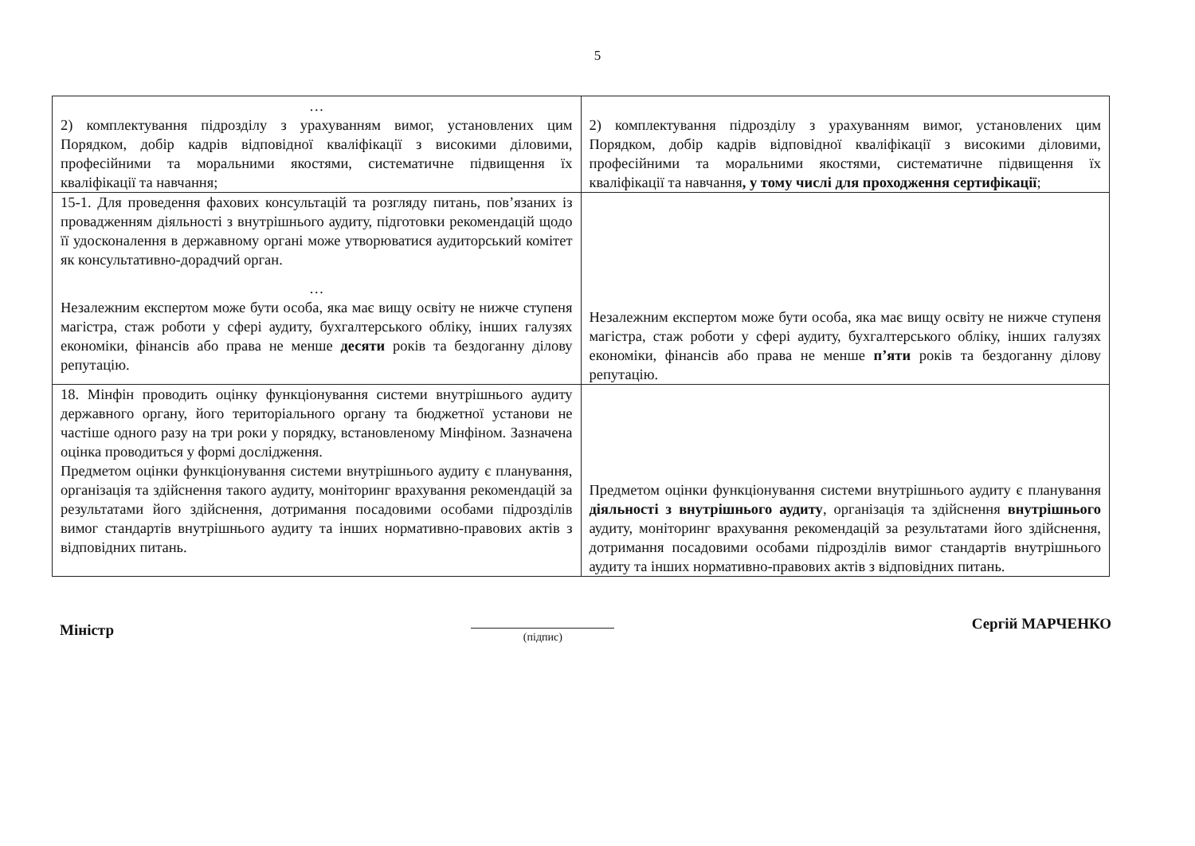5
| … 2) комплектування підрозділу з урахуванням вимог, установлених цим Порядком, добір кадрів відповідної кваліфікації з високими діловими, професійними та моральними якостями, систематичне підвищення їх кваліфікації та навчання; | 2) комплектування підрозділу з урахуванням вимог, установлених цим Порядком, добір кадрів відповідної кваліфікації з високими діловими, професійними та моральними якостями, систематичне підвищення їх кваліфікації та навчання , у тому числі для проходження сертифікації ; |
| 15-1. Для проведення фахових консультацій та розгляду питань, пов’язаних із провадженням діяльності з внутрішнього аудиту, підготовки рекомендацій щодо її удосконалення в державному органі може утворюватися аудиторський комітет як консультативно-дорадчий орган. … Незалежним експертом може бути особа, яка має вищу освіту не нижче ступеня магістра, стаж роботи у сфері аудиту, бухгалтерського обліку, інших галузях економіки, фінансів або права не менше десяти років та бездоганну ділову репутацію. | Незалежним експертом може бути особа, яка має вищу освіту не нижче ступеня магістра, стаж роботи у сфері аудиту, бухгалтерського обліку, інших галузях економіки, фінансів або права не менше п’яти років та бездоганну ділову репутацію. |
| 18. Мінфін проводить оцінку функціонування системи внутрішнього аудиту державного органу, його територіального органу та бюджетної установи не частіше одного разу на три роки у порядку, встановленому Мінфіном. Зазначена оцінка проводиться у формі дослідження. Предметом оцінки функціонування системи внутрішнього аудиту є планування, організація та здійснення такого аудиту, моніторинг врахування рекомендацій за результатами його здійснення, дотримання посадовими особами підрозділів вимог стандартів внутрішнього аудиту та інших нормативно-правових актів з відповідних питань. | Предметом оцінки функціонування системи внутрішнього аудиту є планування діяльності з внутрішнього аудиту , організація та здійснення внутрішнього аудиту, моніторинг врахування рекомендацій за результатами його здійснення, дотримання посадовими особами підрозділів вимог стандартів внутрішнього аудиту та інших нормативно-правових актів з відповідних питань. |
Міністр
(підпис)
Сергій МАРЧЕНКО